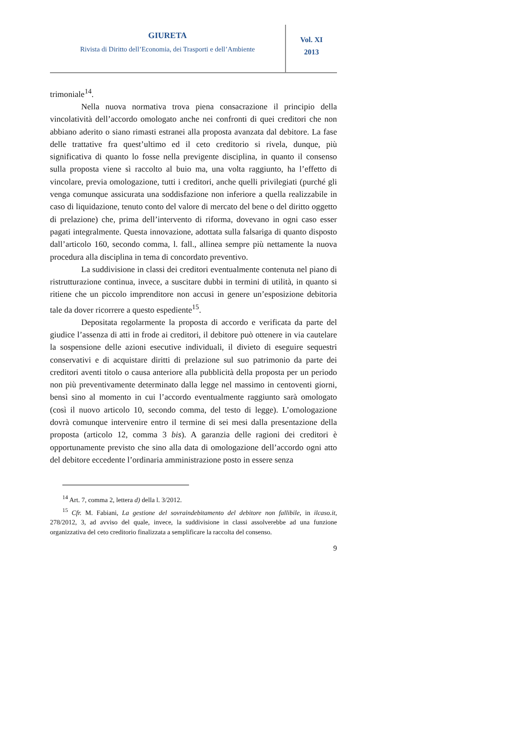GIURETA
Rivista di Diritto dell’Economia, dei Trasporti e dell’Ambiente
Vol. XI
2013
trimoniale<sup>14</sup>.
Nella nuova normativa trova piena consacrazione il principio della vincolatività dell’accordo omologato anche nei confronti di quei creditori che non abbiano aderito o siano rimasti estranei alla proposta avanzata dal debitore. La fase delle trattative fra quest’ultimo ed il ceto creditorio si rivela, dunque, più significativa di quanto lo fosse nella previgente disciplina, in quanto il consenso sulla proposta viene sì raccolto al buio ma, una volta raggiunto, ha l’effetto di vincolare, previa omologazione, tutti i creditori, anche quelli privilegiati (purché gli venga comunque assicurata una soddisfazione non inferiore a quella realizzabile in caso di liquidazione, tenuto conto del valore di mercato del bene o del diritto oggetto di prelazione) che, prima dell’intervento di riforma, dovevano in ogni caso esser pagati integralmente. Questa innovazione, adottata sulla falsariga di quanto disposto dall’articolo 160, secondo comma, l. fall., allinea sempre più nettamente la nuova procedura alla disciplina in tema di concordato preventivo.
La suddivisione in classi dei creditori eventualmente contenuta nel piano di ristrutturazione continua, invece, a suscitare dubbi in termini di utilità, in quanto si ritiene che un piccolo imprenditore non accusi in genere un’esposizione debitoria tale da dover ricorrere a questo espediente<sup>15</sup>.
Depositata regolarmente la proposta di accordo e verificata da parte del giudice l’assenza di atti in frode ai creditori, il debitore può ottenere in via cautelare la sospensione delle azioni esecutive individuali, il divieto di eseguire sequestri conservativi e di acquistare diritti di prelazione sul suo patrimonio da parte dei creditori aventi titolo o causa anteriore alla pubblicità della proposta per un periodo non più preventivamente determinato dalla legge nel massimo in centoventi giorni, bensì sino al momento in cui l’accordo eventualmente raggiunto sarà omologato (così il nuovo articolo 10, secondo comma, del testo di legge). L’omologazione dovrà comunque intervenire entro il termine di sei mesi dalla presentazione della proposta (articolo 12, comma 3 bis). A garanzia delle ragioni dei creditori è opportunamente previsto che sino alla data di omologazione dell’accordo ogni atto del debitore eccedente l’ordinaria amministrazione posto in essere senza
<sup>14</sup> Art. 7, comma 2, lettera d) della l. 3/2012.
<sup>15</sup> Cfr. M. Fabiani, La gestione del sovraindebitamento del debitore non fallibile, in ilcaso.it, 278/2012, 3, ad avviso del quale, invece, la suddivisione in classi assolverebbe ad una funzione organizzativa del ceto creditorio finalizzata a semplificare la raccolta del consenso.
9